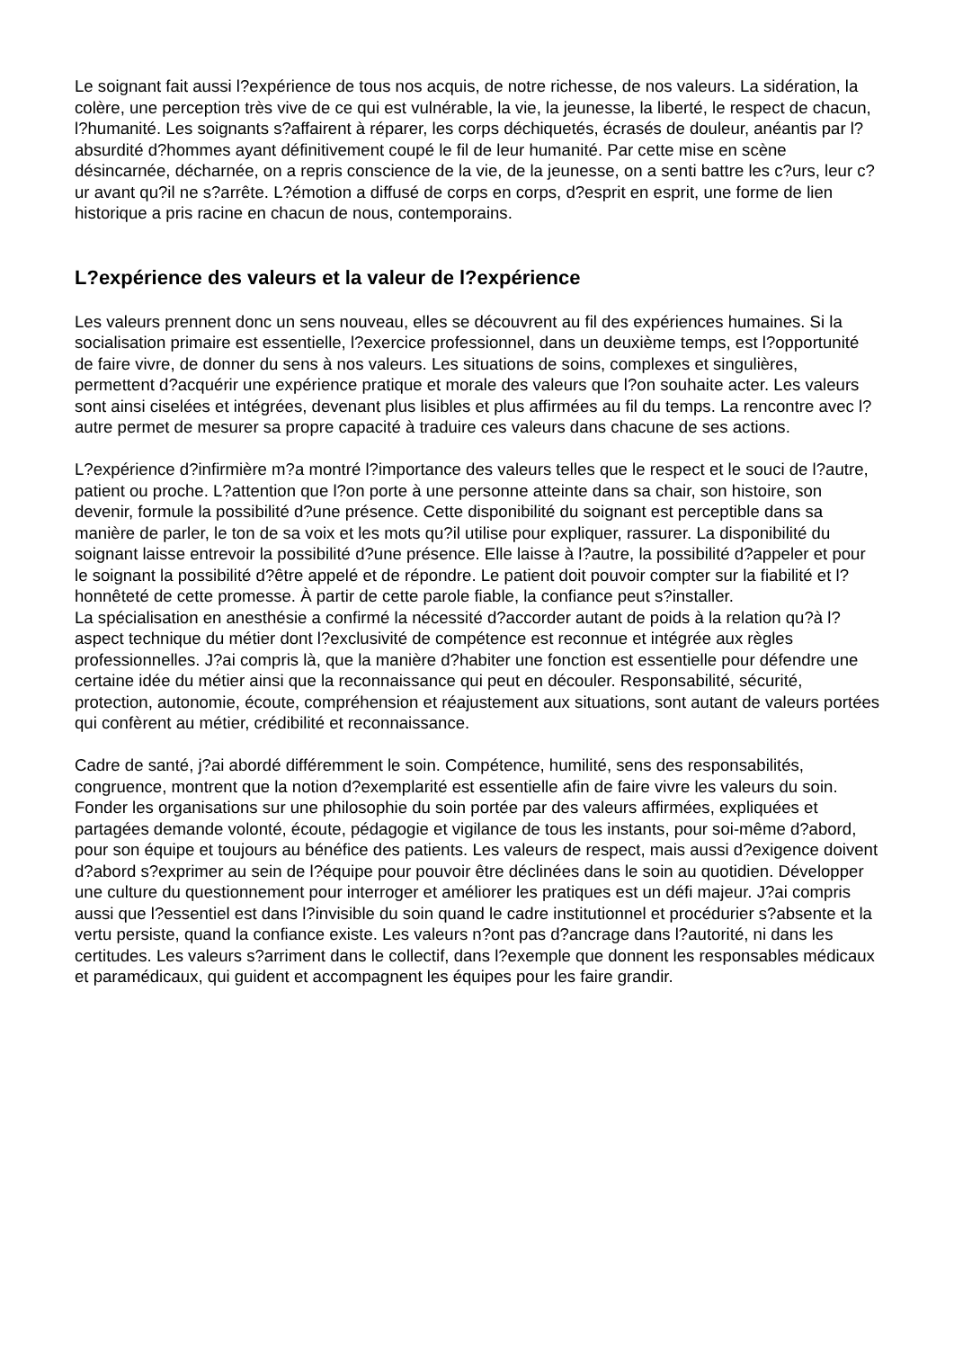Le soignant fait aussi l?expérience de tous nos acquis, de notre richesse, de nos valeurs. La sidération, la colère, une perception très vive de ce qui est vulnérable, la vie, la jeunesse, la liberté, le respect de chacun, l?humanité. Les soignants s?affairent à réparer, les corps déchiquetés, écrasés de douleur, anéantis par l?absurdité d?hommes ayant définitivement coupé le fil de leur humanité. Par cette mise en scène désincarnée, décharnée, on a repris conscience de la vie, de la jeunesse, on a senti battre les c?urs, leur c?ur avant qu?il ne s?arrête. L?émotion a diffusé de corps en corps, d?esprit en esprit, une forme de lien historique a pris racine en chacun de nous, contemporains.
L?expérience des valeurs et la valeur de l?expérience
Les valeurs prennent donc un sens nouveau, elles se découvrent au fil des expériences humaines. Si la socialisation primaire est essentielle, l?exercice professionnel, dans un deuxième temps, est l?opportunité de faire vivre, de donner du sens à nos valeurs. Les situations de soins, complexes et singulières, permettent d?acquérir une expérience pratique et morale des valeurs que l?on souhaite acter. Les valeurs sont ainsi ciselées et intégrées, devenant plus lisibles et plus affirmées au fil du temps. La rencontre avec l?autre permet de mesurer sa propre capacité à traduire ces valeurs dans chacune de ses actions.
L?expérience d?infirmière m?a montré l?importance des valeurs telles que le respect et le souci de l?autre, patient ou proche. L?attention que l?on porte à une personne atteinte dans sa chair, son histoire, son devenir, formule la possibilité d?une présence. Cette disponibilité du soignant est perceptible dans sa manière de parler, le ton de sa voix et les mots qu?il utilise pour expliquer, rassurer. La disponibilité du soignant laisse entrevoir la possibilité d?une présence. Elle laisse à l?autre, la possibilité d?appeler et pour le soignant la possibilité d?être appelé et de répondre. Le patient doit pouvoir compter sur la fiabilité et l?honnêteté de cette promesse. À partir de cette parole fiable, la confiance peut s?installer.
La spécialisation en anesthésie a confirmé la nécessité d?accorder autant de poids à la relation qu?à l?aspect technique du métier dont l?exclusivité de compétence est reconnue et intégrée aux règles professionnelles. J?ai compris là, que la manière d?habiter une fonction est essentielle pour défendre une certaine idée du métier ainsi que la reconnaissance qui peut en découler. Responsabilité, sécurité, protection, autonomie, écoute, compréhension et réajustement aux situations, sont autant de valeurs portées qui confèrent au métier, crédibilité et reconnaissance.
Cadre de santé, j?ai abordé différemment le soin. Compétence, humilité, sens des responsabilités, congruence, montrent que la notion d?exemplarité est essentielle afin de faire vivre les valeurs du soin. Fonder les organisations sur une philosophie du soin portée par des valeurs affirmées, expliquées et partagées demande volonté, écoute, pédagogie et vigilance de tous les instants, pour soi-même d?abord, pour son équipe et toujours au bénéfice des patients. Les valeurs de respect, mais aussi d?exigence doivent d?abord s?exprimer au sein de l?équipe pour pouvoir être déclinées dans le soin au quotidien. Développer une culture du questionnement pour interroger et améliorer les pratiques est un défi majeur. J?ai compris aussi que l?essentiel est dans l?invisible du soin quand le cadre institutionnel et procédurier s?absente et la vertu persiste, quand la confiance existe. Les valeurs n?ont pas d?ancrage dans l?autorité, ni dans les certitudes. Les valeurs s?arriment dans le collectif, dans l?exemple que donnent les responsables médicaux et paramédicaux, qui guident et accompagnent les équipes pour les faire grandir.